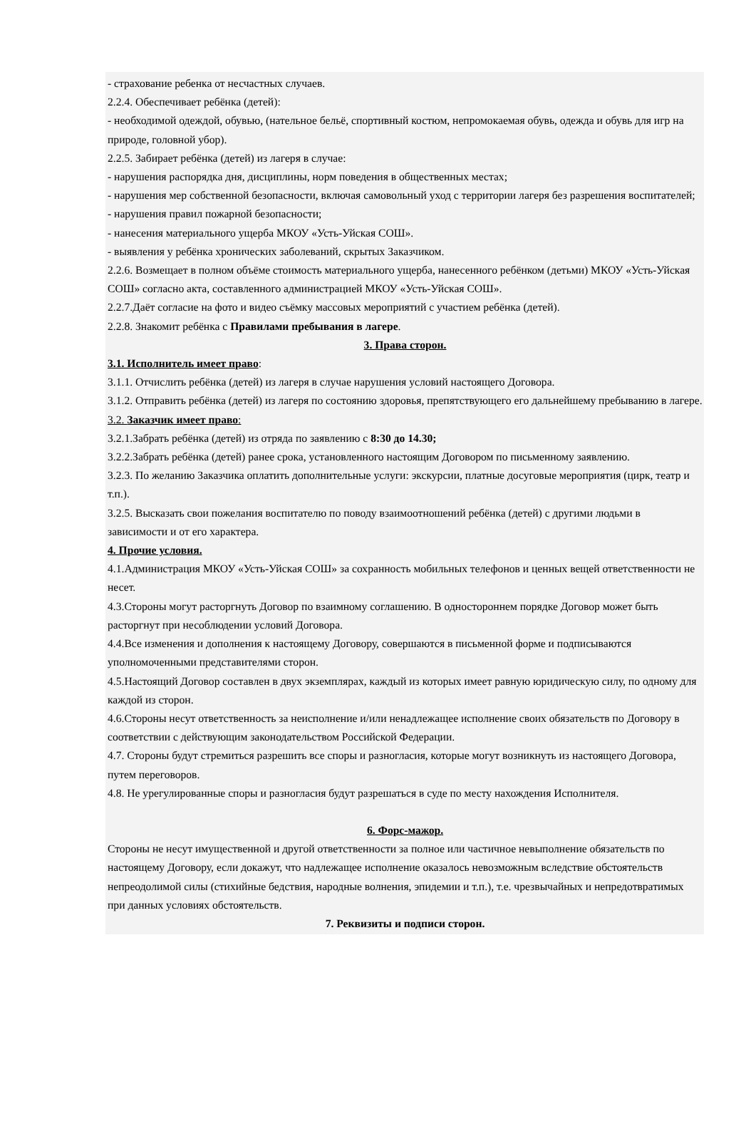- страхование ребенка от несчастных случаев.
2.2.4. Обеспечивает ребёнка (детей):
- необходимой одеждой, обувью, (нательное бельё, спортивный костюм, непромокаемая обувь, одежда и обувь для игр на природе, головной убор).
2.2.5. Забирает ребёнка (детей) из лагеря в случае:
- нарушения распорядка дня, дисциплины, норм поведения в общественных местах;
- нарушения мер собственной безопасности, включая самовольный уход с территории лагеря без разрешения воспитателей;
- нарушения правил пожарной безопасности;
- нанесения материального ущерба МКОУ «Усть-Уйская СОШ».
- выявления у ребёнка хронических заболеваний, скрытых Заказчиком.
2.2.6. Возмещает в полном объёме стоимость материального ущерба, нанесенного ребёнком (детьми) МКОУ «Усть-Уйская СОШ» согласно акта, составленного администрацией МКОУ «Усть-Уйская СОШ».
2.2.7.Даёт согласие на фото и видео съёмку массовых мероприятий с участием ребёнка (детей).
2.2.8. Знакомит ребёнка с Правилами пребывания в лагере.
3. Права сторон.
3.1. Исполнитель имеет право:
3.1.1. Отчислить ребёнка (детей) из лагеря в случае нарушения условий настоящего Договора.
3.1.2. Отправить ребёнка (детей) из лагеря по состоянию здоровья, препятствующего его дальнейшему пребыванию в лагере.
3.2. Заказчик имеет право:
3.2.1.Забрать ребёнка (детей) из отряда по заявлению с 8:30 до 14.30;
3.2.2.Забрать ребёнка (детей) ранее срока, установленного настоящим Договором по письменному заявлению.
3.2.3. По желанию Заказчика оплатить дополнительные услуги: экскурсии, платные досуговые мероприятия (цирк, театр и т.п.).
3.2.5. Высказать свои пожелания воспитателю по поводу взаимоотношений ребёнка (детей) с другими людьми в зависимости и от его характера.
4. Прочие условия.
4.1.Администрация МКОУ «Усть-Уйская СОШ» за сохранность мобильных телефонов и ценных вещей ответственности не несет.
4.3.Стороны могут расторгнуть Договор по взаимному соглашению. В одностороннем порядке Договор может быть расторгнут при несоблюдении условий Договора.
4.4.Все изменения и дополнения к настоящему Договору, совершаются в письменной форме и подписываются уполномоченными представителями сторон.
4.5.Настоящий Договор составлен в двух экземплярах, каждый из которых имеет равную юридическую силу, по одному для каждой из сторон.
4.6.Стороны несут ответственность за неисполнение и/или ненадлежащее исполнение своих обязательств по Договору в соответствии с действующим законодательством Российской Федерации.
4.7. Стороны будут стремиться разрешить все споры и разногласия, которые могут возникнуть из настоящего Договора, путем переговоров.
4.8. Не урегулированные споры и разногласия будут разрешаться в суде по месту нахождения Исполнителя.
6. Форс-мажор.
Стороны не несут имущественной и другой ответственности за полное или частичное невыполнение обязательств по настоящему Договору, если докажут, что надлежащее исполнение оказалось невозможным вследствие обстоятельств непреодолимой силы (стихийные бедствия, народные волнения, эпидемии и т.п.), т.е. чрезвычайных и непредотвратимых при данных условиях обстоятельств.
7. Реквизиты и подписи сторон.